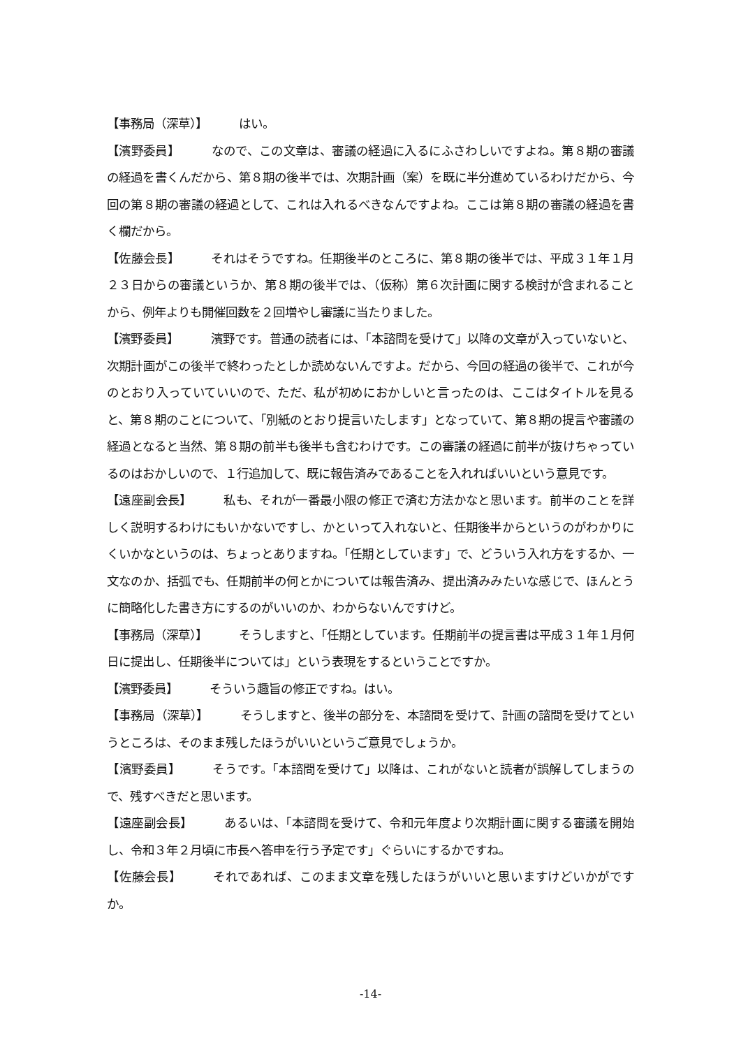【事務局（深草）】 はい。
【濱野委員】 なので、この文章は、審議の経過に入るにふさわしいですよね。第８期の審議の経過を書くんだから、第８期の後半では、次期計画（案）を既に半分進めているわけだから、今回の第８期の審議の経過として、これは入れるべきなんですよね。ここは第８期の審議の経過を書く欄だから。
【佐藤会長】 それはそうですね。任期後半のところに、第８期の後半では、平成３１年１月２３日からの審議というか、第８期の後半では、（仮称）第６次計画に関する検討が含まれることから、例年よりも開催回数を２回増やし審議に当たりました。
【濱野委員】 濱野です。普通の読者には、「本諮問を受けて」以降の文章が入っていないと、次期計画がこの後半で終わったとしか読めないんですよ。だから、今回の経過の後半で、これが今のとおり入っていていいので、ただ、私が初めにおかしいと言ったのは、ここはタイトルを見ると、第８期のことについて、「別紙のとおり提言いたします」となっていて、第８期の提言や審議の経過となると当然、第８期の前半も後半も含むわけです。この審議の経過に前半が抜けちゃっているのはおかしいので、１行追加して、既に報告済みであることを入れればいいという意見です。
【遠座副会長】 私も、それが一番最小限の修正で済む方法かなと思います。前半のことを詳しく説明するわけにもいかないですし、かといって入れないと、任期後半からというのがわかりにくいかなというのは、ちょっとありますね。「任期としています」で、どういう入れ方をするか、一文なのか、括弧でも、任期前半の何とかについては報告済み、提出済みみたいな感じで、ほんとうに簡略化した書き方にするのがいいのか、わからないんですけど。
【事務局（深草）】 そうしますと、「任期としています。任期前半の提言書は平成３１年１月何日に提出し、任期後半については」という表現をするということですか。
【濱野委員】 そういう趣旨の修正ですね。はい。
【事務局（深草）】 そうしますと、後半の部分を、本諮問を受けて、計画の諮問を受けてというところは、そのまま残したほうがいいというご意見でしょうか。
【濱野委員】 そうです。「本諮問を受けて」以降は、これがないと読者が誤解してしまうので、残すべきだと思います。
【遠座副会長】 あるいは、「本諮問を受けて、令和元年度より次期計画に関する審議を開始し、令和３年２月頃に市長へ答申を行う予定です」ぐらいにするかですね。
【佐藤会長】 それであれば、このまま文章を残したほうがいいと思いますけどいかがですか。
-14-